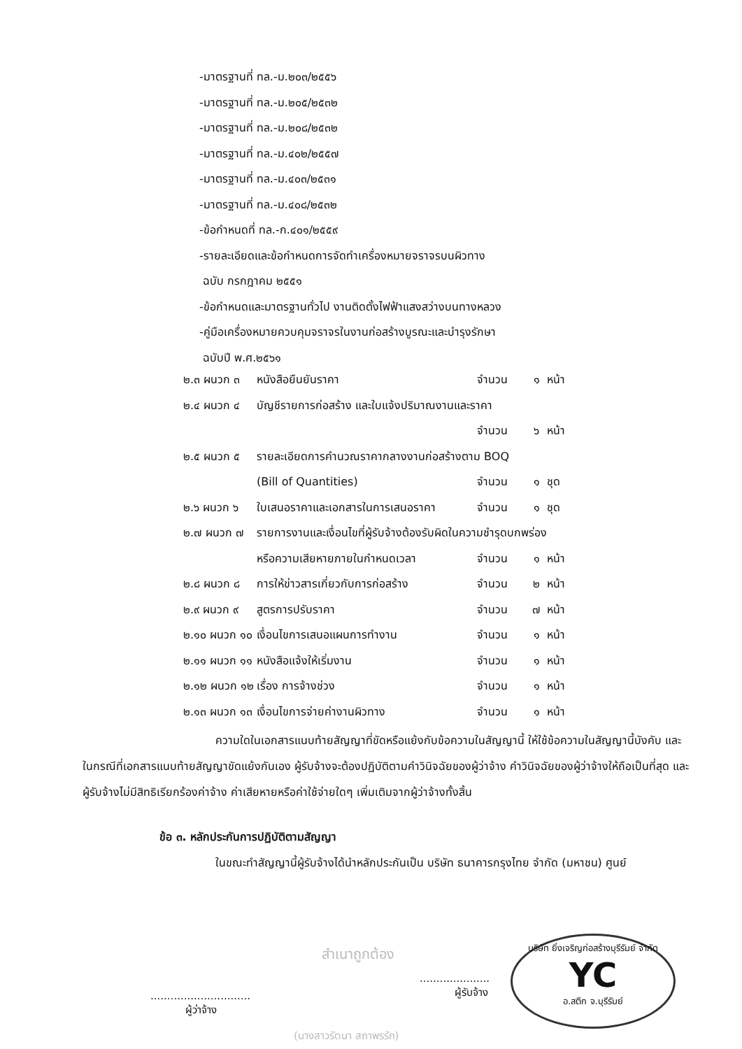-มาตรฐานที่ ทล.-ม.๒๐๓/๒๕๕๖
-มาตรฐานที่ ทล.-ม.๒๐๕/๒๕๓๒
-มาตรฐานที่ ทล.-ม.๒๐๘/๒๕๓๒
-มาตรฐานที่ ทล.-ม.๔๐๒/๒๕๕๗
-มาตรฐานที่ ทล.-ม.๔๐๓/๒๕๓๑
-มาตรฐานที่ ทล.-ม.๔๐๘/๒๕๓๒
-ข้อกำหนดที่ ทล.-ก.๔๐๑/๒๕๕๙
-รายละเอียดและข้อกำหนดการจัดทำเครื่องหมายจราจรบนผิวทาง
ฉบับ กรกฎาคม ๒๕๕๑
-ข้อกำหนดและมาตรฐานทั่วไป งานติดตั้งไฟฟ้าแสงสว่างบนทางหลวง
-คู่มือเครื่องหมายควบคุมจราจรในงานก่อสร้างบูรณะและบำรุงรักษา
ฉบับปี พ.ศ.๒๕๖๑
๒.๓ ผนวก ๓ หนังสือยืนยันราคา จำนวน ๑ หน้า
๒.๔ ผนวก ๔ บัญชีรายการก่อสร้าง และใบแจ้งปริมาณงานและราคา
จำนวน ๖ หน้า
๒.๕ ผนวก ๕ รายละเอียดการคำนวณราคากลางงานก่อสร้างตาม BOQ
(Bill of Quantities) จำนวน ๑ ชุด
๒.๖ ผนวก ๖ ใบเสนอราคาและเอกสารในการเสนอราคา จำนวน ๑ ชุด
๒.๗ ผนวก ๗ รายการงานและเงื่อนไขที่ผู้รับจ้างต้องรับผิดในความชำรุดบกพร่อง
หรือความเสียหายภายในกำหนดเวลา จำนวน ๑ หน้า
๒.๘ ผนวก ๘ การให้ข่าวสารเกี่ยวกับการก่อสร้าง จำนวน ๒ หน้า
๒.๙ ผนวก ๙ สูตรการปรับราคา จำนวน ๗ หน้า
๒.๑๐ ผนวก ๑๐ เงื่อนไขการเสนอแผนการทำงาน จำนวน ๑ หน้า
๒.๑๑ ผนวก ๑๑ หนังสือแจ้งให้เริ่มงาน จำนวน ๑ หน้า
๒.๑๒ ผนวก ๑๒ เรื่อง การจ้างช่วง จำนวน ๑ หน้า
๒.๑๓ ผนวก ๑๓ เงื่อนไขการจ่ายค่างานผิวทาง จำนวน ๑ หน้า
ความใดในเอกสารแนบท้ายสัญญาที่ขัดหรือแย้งกับข้อความในสัญญานี้ ให้ใช้ข้อความในสัญญานี้บังคับ และในกรณีที่เอกสารแนบท้ายสัญญาขัดแย้งกันเอง ผู้รับจ้างจะต้องปฏิบัติตามคำวินิจฉัยของผู้ว่าจ้าง คำวินิจฉัยของผู้ว่าจ้างให้ถือเป็นที่สุด และผู้รับจ้างไม่มีสิทธิเรียกร้องค่าจ้าง ค่าเสียหายหรือค่าใช้จ่ายใดๆ เพิ่มเติมจากผู้ว่าจ้างทั้งสิ้น
ข้อ ๓. หลักประกันการปฏิบัติตามสัญญา
ในขณะทำสัญญานี้ผู้รับจ้างได้นำหลักประกันเป็น บริษัท ธนาคารกรุงไทย จำกัด (มหาชน) ศูนย์
..............................
ผู้ว่าจ้าง
สำเนาถูกต้อง
(นางสาวรัตนา สถาพรรัก)
.....................
ผู้รับจ้าง
บริษัท ยิ่งเจริญก่อสร้างบุรีรัมย์ จำกัด
YC
อ.สตึก จ.บุรีรัมย์